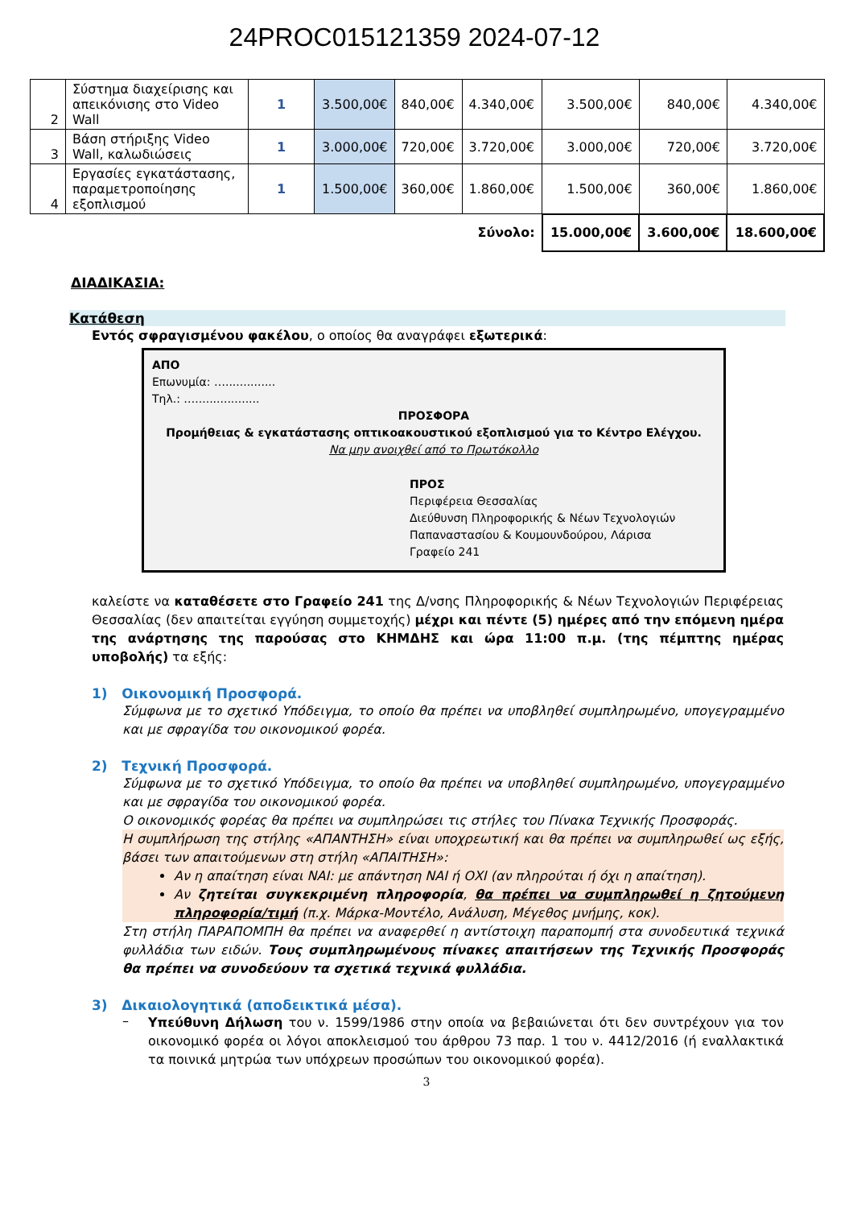24PROC015121359 2024-07-12
| 2 | Σύστημα διαχείρισης και απεικόνισης στο Video Wall | 1 | 3.500,00€ | 840,00€ | 4.340,00€ | 3.500,00€ | 840,00€ | 4.340,00€ |
| 3 | Βάση στήριξης Video Wall, καλωδιώσεις | 1 | 3.000,00€ | 720,00€ | 3.720,00€ | 3.000,00€ | 720,00€ | 3.720,00€ |
| 4 | Εργασίες εγκατάστασης, παραμετροποίησης εξοπλισμού | 1 | 1.500,00€ | 360,00€ | 1.860,00€ | 1.500,00€ | 360,00€ | 1.860,00€ |
| Σύνολο: | | | | | | 15.000,00€ | 3.600,00€ | 18.600,00€ |
ΔΙΑΔΙΚΑΣΙΑ:
Κατάθεση
Εντός σφραγισμένου φακέλου, ο οποίος θα αναγράφει εξωτερικά:
ΑΠΟ
Επωνυμία: …..............
Τηλ.: …..................
ΠΡΟΣΦΟΡΑ
Προμήθειας & εγκατάστασης οπτικοακουστικού εξοπλισμού για το Κέντρο Ελέγχου.
Να μην ανοιχθεί από το Πρωτόκολλο
ΠΡΟΣ
Περιφέρεια Θεσσαλίας
Διεύθυνση Πληροφορικής & Νέων Τεχνολογιών
Παπαναστασίου & Κουμουνδούρου, Λάρισα
Γραφείο 241
καλείστε να καταθέσετε στο Γραφείο 241 της Δ/νσης Πληροφορικής & Νέων Τεχνολογιών Περιφέρειας Θεσσαλίας (δεν απαιτείται εγγύηση συμμετοχής) μέχρι και πέντε (5) ημέρες από την επόμενη ημέρα της ανάρτησης της παρούσας στο ΚΗΜΔΗΣ και ώρα 11:00 π.μ. (της πέμπτης ημέρας υποβολής) τα εξής:
1) Οικονομική Προσφορά.
Σύμφωνα με το σχετικό Υπόδειγμα, το οποίο θα πρέπει να υποβληθεί συμπληρωμένο, υπογεγραμμένο και με σφραγίδα του οικονομικού φορέα.
2) Τεχνική Προσφορά.
Σύμφωνα με το σχετικό Υπόδειγμα, το οποίο θα πρέπει να υποβληθεί συμπληρωμένο, υπογεγραμμένο και με σφραγίδα του οικονομικού φορέα.
Ο οικονομικός φορέας θα πρέπει να συμπληρώσει τις στήλες του Πίνακα Τεχνικής Προσφοράς.
Η συμπλήρωση της στήλης «ΑΠΑΝΤΗΣΗ» είναι υποχρεωτική και θα πρέπει να συμπληρωθεί ως εξής, βάσει των απαιτούμενων στη στήλη «ΑΠΑΙΤΗΣΗ»:
Αν η απαίτηση είναι ΝΑΙ: με απάντηση ΝΑΙ ή ΟΧΙ (αν πληρούται ή όχι η απαίτηση).
Αν ζητείται συγκεκριμένη πληροφορία, θα πρέπει να συμπληρωθεί η ζητούμενη πληροφορία/τιμή (π.χ. Μάρκα-Μοντέλο, Ανάλυση, Μέγεθος μνήμης, κοκ).
Στη στήλη ΠΑΡΑΠΟΜΠΗ θα πρέπει να αναφερθεί η αντίστοιχη παραπομπή στα συνοδευτικά τεχνικά φυλλάδια των ειδών. Τους συμπληρωμένους πίνακες απαιτήσεων της Τεχνικής Προσφοράς θα πρέπει να συνοδεύουν τα σχετικά τεχνικά φυλλάδια.
3) Δικαιολογητικά (αποδεικτικά μέσα).
–
Υπεύθυνη Δήλωση του ν. 1599/1986 στην οποία να βεβαιώνεται ότι δεν συντρέχουν για τον οικονομικό φορέα οι λόγοι αποκλεισμού του άρθρου 73 παρ. 1 του ν. 4412/2016 (ή εναλλακτικά τα ποινικά μητρώα των υπόχρεων προσώπων του οικονομικού φορέα).
3